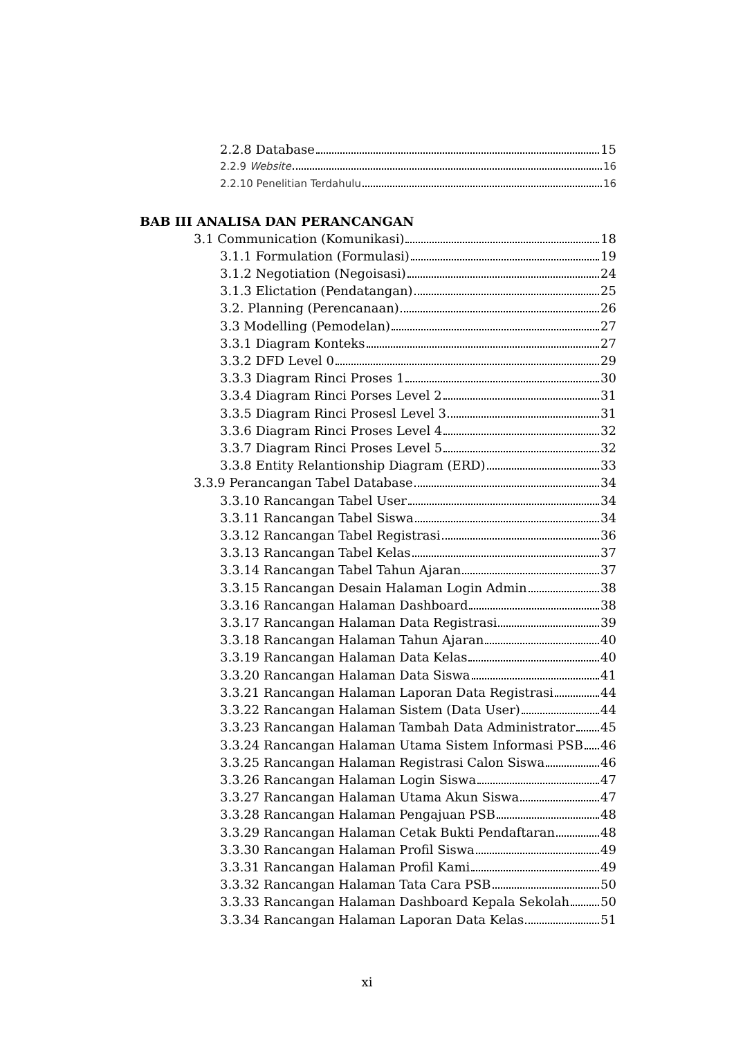2.2.8 Database 15
2.2.9 Website 16
2.2.10 Penelitian Terdahulu 16
BAB III ANALISA DAN PERANCANGAN
3.1 Communication (Komunikasi) 18
3.1.1 Formulation (Formulasi) 19
3.1.2 Negotiation (Negoisasi) 24
3.1.3 Elictation (Pendatangan) 25
3.2. Planning (Perencanaan) 26
3.3 Modelling (Pemodelan) 27
3.3.1 Diagram Konteks 27
3.3.2 DFD Level 0 29
3.3.3 Diagram Rinci Proses 1 30
3.3.4 Diagram Rinci Porses Level 2 31
3.3.5 Diagram Rinci Prosesl Level 3 31
3.3.6 Diagram Rinci Proses Level 4 32
3.3.7 Diagram Rinci Proses Level 5 32
3.3.8 Entity Relantionship Diagram (ERD) 33
3.3.9 Perancangan Tabel Database 34
3.3.10 Rancangan Tabel User 34
3.3.11 Rancangan Tabel Siswa 34
3.3.12 Rancangan Tabel Registrasi 36
3.3.13 Rancangan Tabel Kelas 37
3.3.14 Rancangan Tabel Tahun Ajaran 37
3.3.15 Rancangan Desain Halaman Login Admin 38
3.3.16 Rancangan Halaman Dashboard 38
3.3.17 Rancangan Halaman Data Registrasi 39
3.3.18 Rancangan Halaman Tahun Ajaran 40
3.3.19 Rancangan Halaman Data Kelas 40
3.3.20 Rancangan Halaman Data Siswa 41
3.3.21 Rancangan Halaman Laporan Data Registrasi 44
3.3.22 Rancangan Halaman Sistem (Data User) 44
3.3.23 Rancangan Halaman Tambah Data Administrator 45
3.3.24 Rancangan Halaman Utama Sistem Informasi PSB 46
3.3.25 Rancangan Halaman Registrasi Calon Siswa 46
3.3.26 Rancangan Halaman Login Siswa 47
3.3.27 Rancangan Halaman Utama Akun Siswa 47
3.3.28 Rancangan Halaman Pengajuan PSB 48
3.3.29 Rancangan Halaman Cetak Bukti Pendaftaran 48
3.3.30 Rancangan Halaman Profil Siswa 49
3.3.31 Rancangan Halaman Profil Kami 49
3.3.32 Rancangan Halaman Tata Cara PSB 50
3.3.33 Rancangan Halaman Dashboard Kepala Sekolah 50
3.3.34 Rancangan Halaman Laporan Data Kelas 51
xi